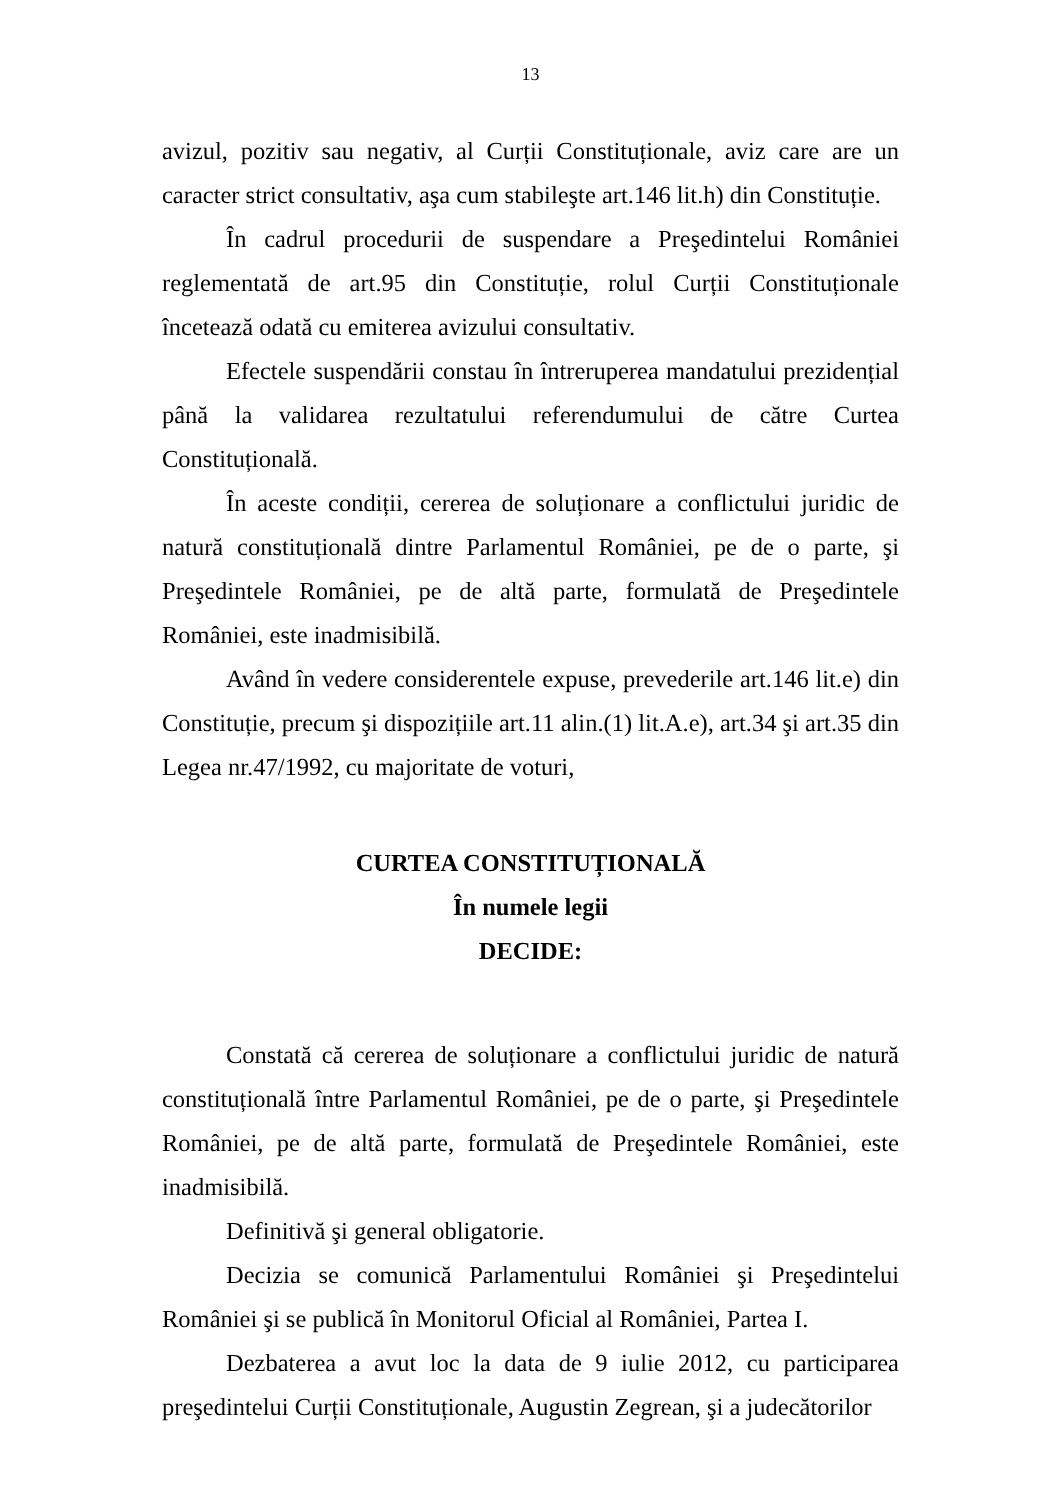13
avizul, pozitiv sau negativ, al Curții Constituționale, aviz care are un caracter strict consultativ, aşa cum stabileşte art.146 lit.h) din Constituție.
În cadrul procedurii de suspendare a Preşedintelui României reglementată de art.95 din Constituție, rolul Curții Constituționale încetează odată cu emiterea avizului consultativ.
Efectele suspendării constau în întreruperea mandatului prezidențial până la validarea rezultatului referendumului de către Curtea Constituțională.
În aceste condiții, cererea de soluționare a conflictului juridic de natură constituțională dintre Parlamentul României, pe de o parte, şi Preşedintele României, pe de altă parte, formulată de Preşedintele României, este inadmisibilă.
Având în vedere considerentele expuse, prevederile art.146 lit.e) din Constituție, precum şi dispozițiile art.11 alin.(1) lit.A.e), art.34 şi art.35 din Legea nr.47/1992, cu majoritate de voturi,
CURTEA CONSTITUȚIONALĂ
În numele legii
DECIDE:
Constată că cererea de soluționare a conflictului juridic de natură constituțională între Parlamentul României, pe de o parte, şi Preşedintele României, pe de altă parte, formulată de Preşedintele României, este inadmisibilă.
Definitivă şi general obligatorie.
Decizia se comunică Parlamentului României şi Preşedintelui României şi se publică în Monitorul Oficial al României, Partea I.
Dezbaterea a avut loc la data de 9 iulie 2012, cu participarea preşedintelui Curții Constituționale, Augustin Zegrean, şi a judecătorilor